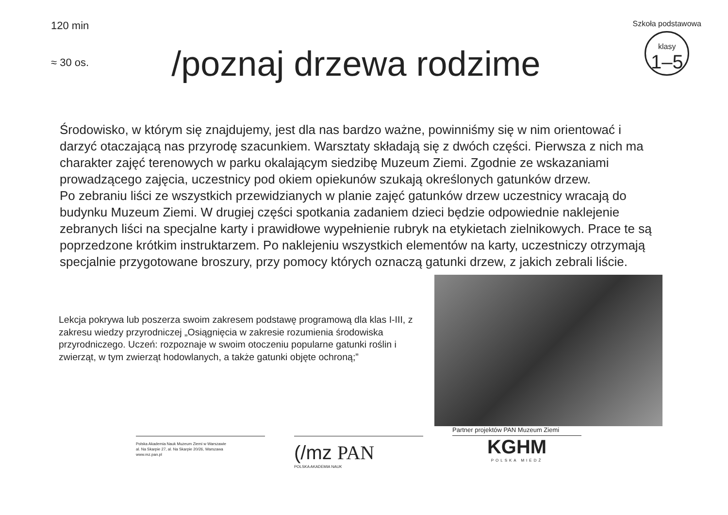120 min
≈ 30 os.
/poznaj drzewa rodzime
Szkoła podstawowa
klasy
1–5
Środowisko, w którym się znajdujemy, jest dla nas bardzo ważne, powinniśmy się w nim orientować i darzyć otaczającą nas przyrodę szacunkiem. Warsztaty składają się z dwóch części. Pierwsza z nich ma charakter zajęć terenowych w parku okalającym siedzibę Muzeum Ziemi. Zgodnie ze wskazaniami prowadzącego zajęcia, uczestnicy pod okiem opiekunów szukają określonych gatunków drzew.
Po zebraniu liści ze wszystkich przewidzianych w planie zajęć gatunków drzew uczestnicy wracają do budynku Muzeum Ziemi. W drugiej części spotkania zadaniem dzieci będzie odpowiednie naklejenie zebranych liści na specjalne karty i prawidłowe wypełnienie rubryk na etykietach zielnikowych. Prace te są poprzedzone krótkim instruktarzem. Po naklejeniu wszystkich elementów na karty, uczestniczy otrzymają specjalnie przygotowane broszury, przy pomocy których oznaczą gatunki drzew, z jakich zebrali liście.
Lekcja pokrywa lub poszerza swoim zakresem podstawę programową dla klas I-III, z zakresu wiedzy przyrodniczej „Osiągnięcia w zakresie rozumienia środowiska przyrodniczego. Uczeń: rozpoznaje w swoim otoczeniu popularne gatunki roślin i zwierząt, w tym zwierząt hodowlanych, a także gatunki objęte ochroną;”
Polska Akademia Nauk Muzeum Ziemi w Warszawie
al. Na Skarpie 27, al. Na Skarpie 20/26, Warszawa
www.mz.pan.pl
(/mz PAN
POLSKA AKADEMIA NAUK
Partner projektów PAN Muzeum Ziemi
KGHM
POLSKA MIEDŹ